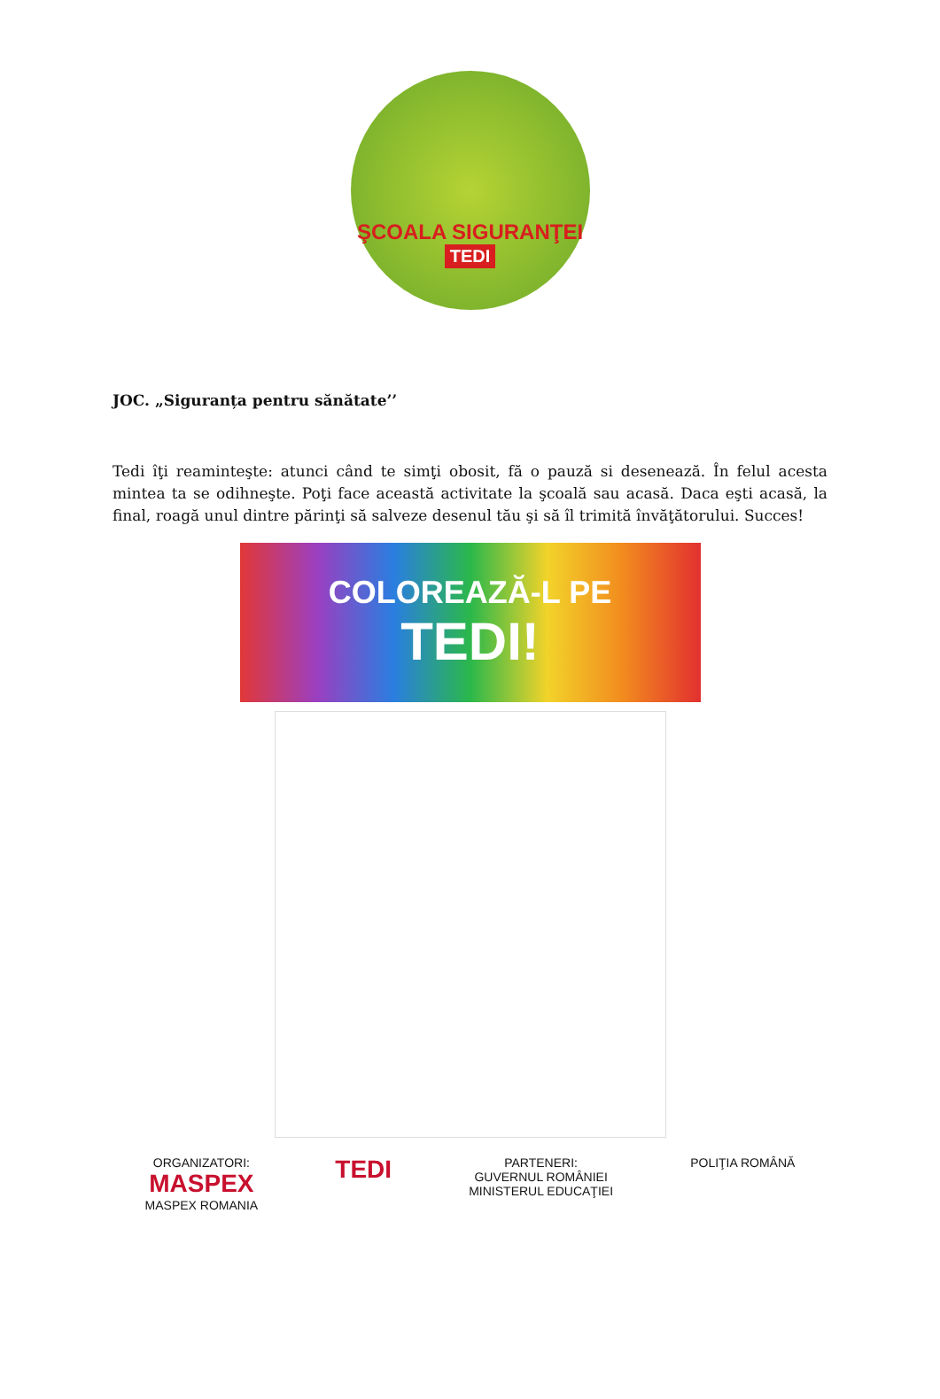ŞCOALA SIGURANŢEI
TEDI
JOC. „Siguranța pentru sănătate’’
Tedi îţi reaminteşte: atunci când te simţi obosit, fă o pauză si desenează. În felul acesta mintea ta se odihneşte. Poţi face această activitate la şcoală sau acasă. Daca eşti acasă, la final, roagă unul dintre părinţi să salveze desenul tău şi să îl trimită învăţătorului. Succes!
COLOREAZĂ-L PE
TEDI!
ORGANIZATORI:
MASPEX
MASPEX ROMANIA
TEDI
PARTENERI:
GUVERNUL ROMÂNIEI
MINISTERUL EDUCAŢIEI
POLIŢIA ROMÂNĂ